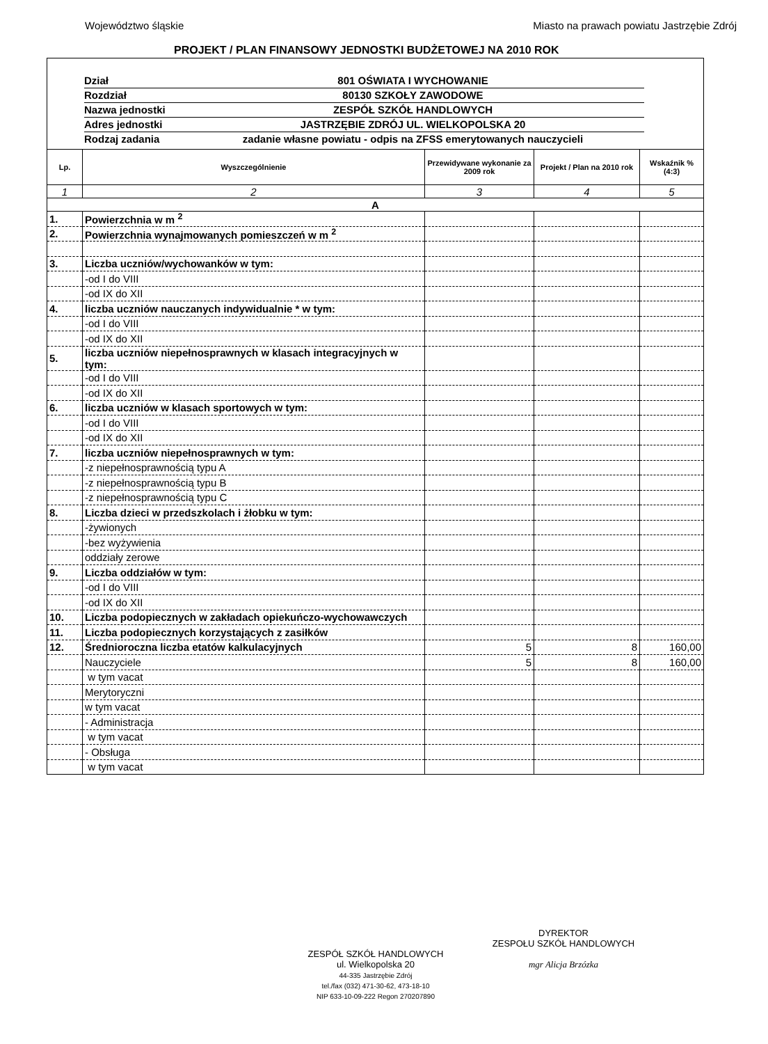Województwo śląskie Miasto na prawach powiatu Jastrzębie Zdrój
PROJEKT / PLAN FINANSOWY JEDNOSTKI BUDŻETOWEJ NA 2010 ROK
Dział 801 OŚWIATA I WYCHOWANIE
Rozdział 80130 SZKOŁY ZAWODOWE
Nazwa jednostki ZESPÓŁ SZKÓŁ HANDLOWYCH
Adres jednostki JASTRZĘBIE ZDRÓJ UL. WIELKOPOLSKA 20
Rodzaj zadania zadanie własne powiatu - odpis na ZFSS emerytowanych nauczycieli
| Lp. | Wyszczególnienie | Przewidywane wykonanie za 2009 rok | Projekt / Plan na 2010 rok | Wskaźnik % (4:3) |
| --- | --- | --- | --- | --- |
| 1 | 2 | 3 | 4 | 5 |
| A | | | | |
| 1. | Powierzchnia w m <sup>2</sup> | | | |
| 2. | Powierzchnia wynajmowanych pomieszczeń w m <sup>2</sup> | | | |
| 3. | Liczba uczniów/wychowanków w tym: | | | |
| | -od I do VIII | | | |
| | -od IX do XII | | | |
| 4. | liczba uczniów nauczanych indywidualnie * w tym: | | | |
| | -od I do VIII | | | |
| | -od IX do XII | | | |
| 5. | liczba uczniów niepełnosprawnych w klasach integracyjnych w tym: | | | |
| | -od I do VIII | | | |
| | -od IX do XII | | | |
| 6. | liczba uczniów w klasach sportowych w tym: | | | |
| | -od I do VIII | | | |
| | -od IX do XII | | | |
| 7. | liczba uczniów niepełnosprawnych w tym: | | | |
| | -z niepełnosprawnością typu A | | | |
| | -z niepełnosprawnością typu B | | | |
| | -z niepełnosprawnością typu C | | | |
| 8. | Liczba dzieci w przedszkolach i żłobku w tym: | | | |
| | -żywionych | | | |
| | -bez wyżywienia | | | |
| | oddziały zerowe | | | |
| 9. | Liczba oddziałów w tym: | | | |
| | -od I do VIII | | | |
| | -od IX do XII | | | |
| 10. | Liczba podopiecznych w zakładach opiekuńczo-wychowawczych | | | |
| 11. | Liczba podopiecznych korzystających z zasiłków | | | |
| 12. | Średnioroczna liczba etatów kalkulacyjnych | 5 | 8 | 160,00 |
| | Nauczyciele | 5 | 8 | 160,00 |
| | w tym vacat | | | |
| | Merytoryczni | | | |
| | w tym vacat | | | |
| | - Administracja | | | |
| | w tym vacat | | | |
| | - Obsługa | | | |
| | w tym vacat | | | |
ZESPÓŁ SZKÓŁ HANDLOWYCH
ul. Wielkopolska 20
44-335 Jastrzębie Zdrój
tel./fax (032) 471-30-62, 473-18-10
NIP 633-10-09-222 Regon 270207890
DYREKTOR
ZESPOŁU SZKÓŁ HANDLOWYCH
mgr Alicja Brzózka